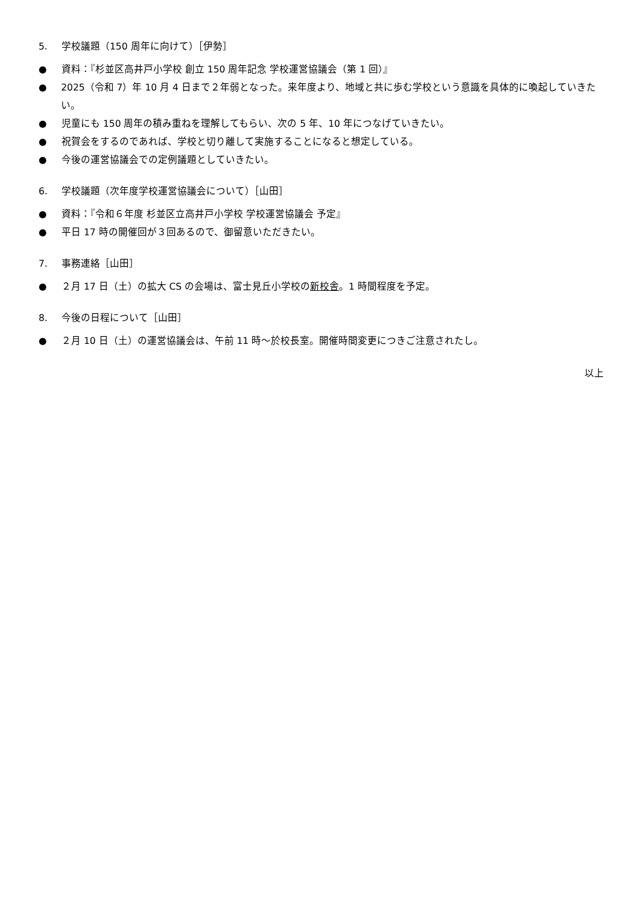5. 学校議題（150 周年に向けて）［伊勢］
● 資料：『杉並区高井戸小学校 創立 150 周年記念 学校運営協議会（第 1 回）』
● 2025（令和 7）年 10 月 4 日まで２年弱となった。来年度より、地域と共に歩む学校という意識を具体的に喚起していきたい。
● 児童にも 150 周年の積み重ねを理解してもらい、次の 5 年、10 年につなげていきたい。
● 祝賀会をするのであれば、学校と切り離して実施することになると想定している。
● 今後の運営協議会での定例議題としていきたい。
6. 学校議題（次年度学校運営協議会について）［山田］
● 資料：『令和６年度 杉並区立高井戸小学校 学校運営協議会 予定』
● 平日 17 時の開催回が３回あるので、御留意いただきたい。
7. 事務連絡［山田］
● ２月 17 日（土）の拡大 CS の会場は、富士見丘小学校の新校舎。1 時間程度を予定。
8. 今後の日程について［山田］
● ２月 10 日（土）の運営協議会は、午前 11 時～於校長室。開催時間変更につきご注意されたし。
以上